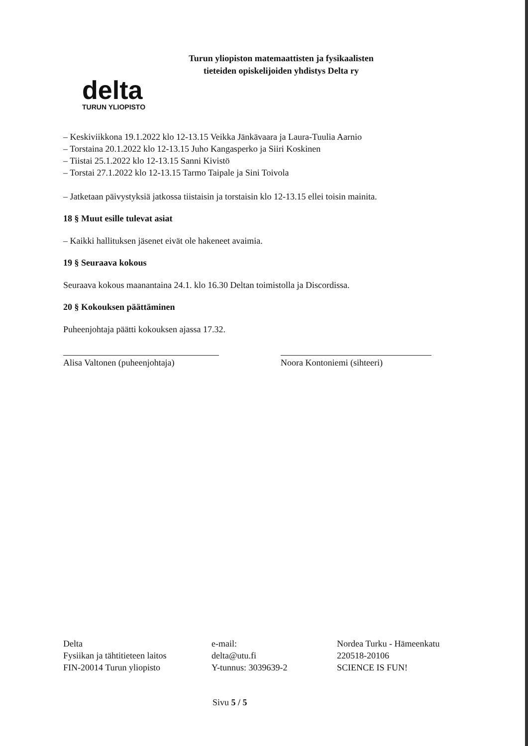delta
TURUN YLIOPISTO
Turun yliopiston matemaattisten ja fysikaalisten
tieteiden opiskelijoiden yhdistys Delta ry
– Keskiviikkona 19.1.2022 klo 12-13.15 Veikka Jänkävaara ja Laura-Tuulia Aarnio
– Torstaina 20.1.2022 klo 12-13.15 Juho Kangasperko ja Siiri Koskinen
– Tiistai 25.1.2022 klo 12-13.15 Sanni Kivistö
– Torstai 27.1.2022 klo 12-13.15 Tarmo Taipale ja Sini Toivola
– Jatketaan päivystyksiä jatkossa tiistaisin ja torstaisin klo 12-13.15 ellei toisin mainita.
18 § Muut esille tulevat asiat
– Kaikki hallituksen jäsenet eivät ole hakeneet avaimia.
19 § Seuraava kokous
Seuraava kokous maanantaina 24.1. klo 16.30 Deltan toimistolla ja Discordissa.
20 § Kokouksen päättäminen
Puheenjohtaja päätti kokouksen ajassa 17.32.
Alisa Valtonen (puheenjohtaja)
Noora Kontoniemi (sihteeri)
Delta
Fysiikan ja tähtitieteen laitos
FIN-20014 Turun yliopisto
e-mail:
delta@utu.fi
Y-tunnus: 3039639-2
Nordea Turku - Hämeenkatu
220518-20106
SCIENCE IS FUN!
Sivu 5 / 5